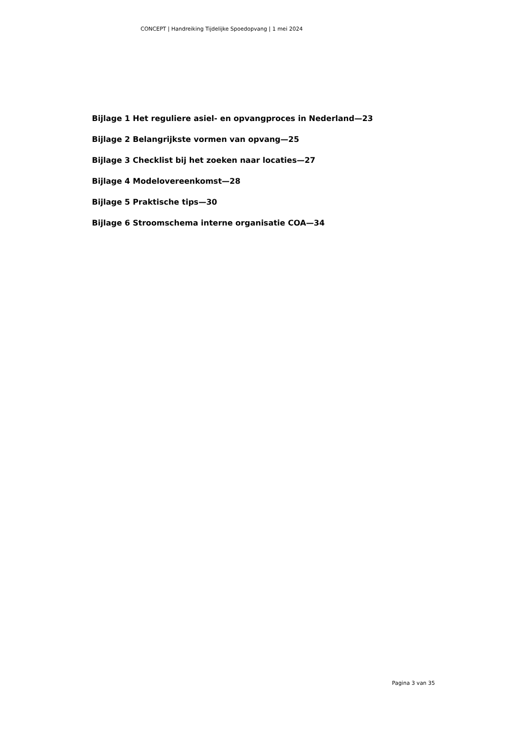CONCEPT | Handreiking Tijdelijke Spoedopvang | 1 mei 2024
Bijlage 1 Het reguliere asiel- en opvangproces in Nederland—23
Bijlage 2 Belangrijkste vormen van opvang—25
Bijlage 3 Checklist bij het zoeken naar locaties—27
Bijlage 4 Modelovereenkomst—28
Bijlage 5 Praktische tips—30
Bijlage 6 Stroomschema interne organisatie COA—34
Pagina 3 van 35